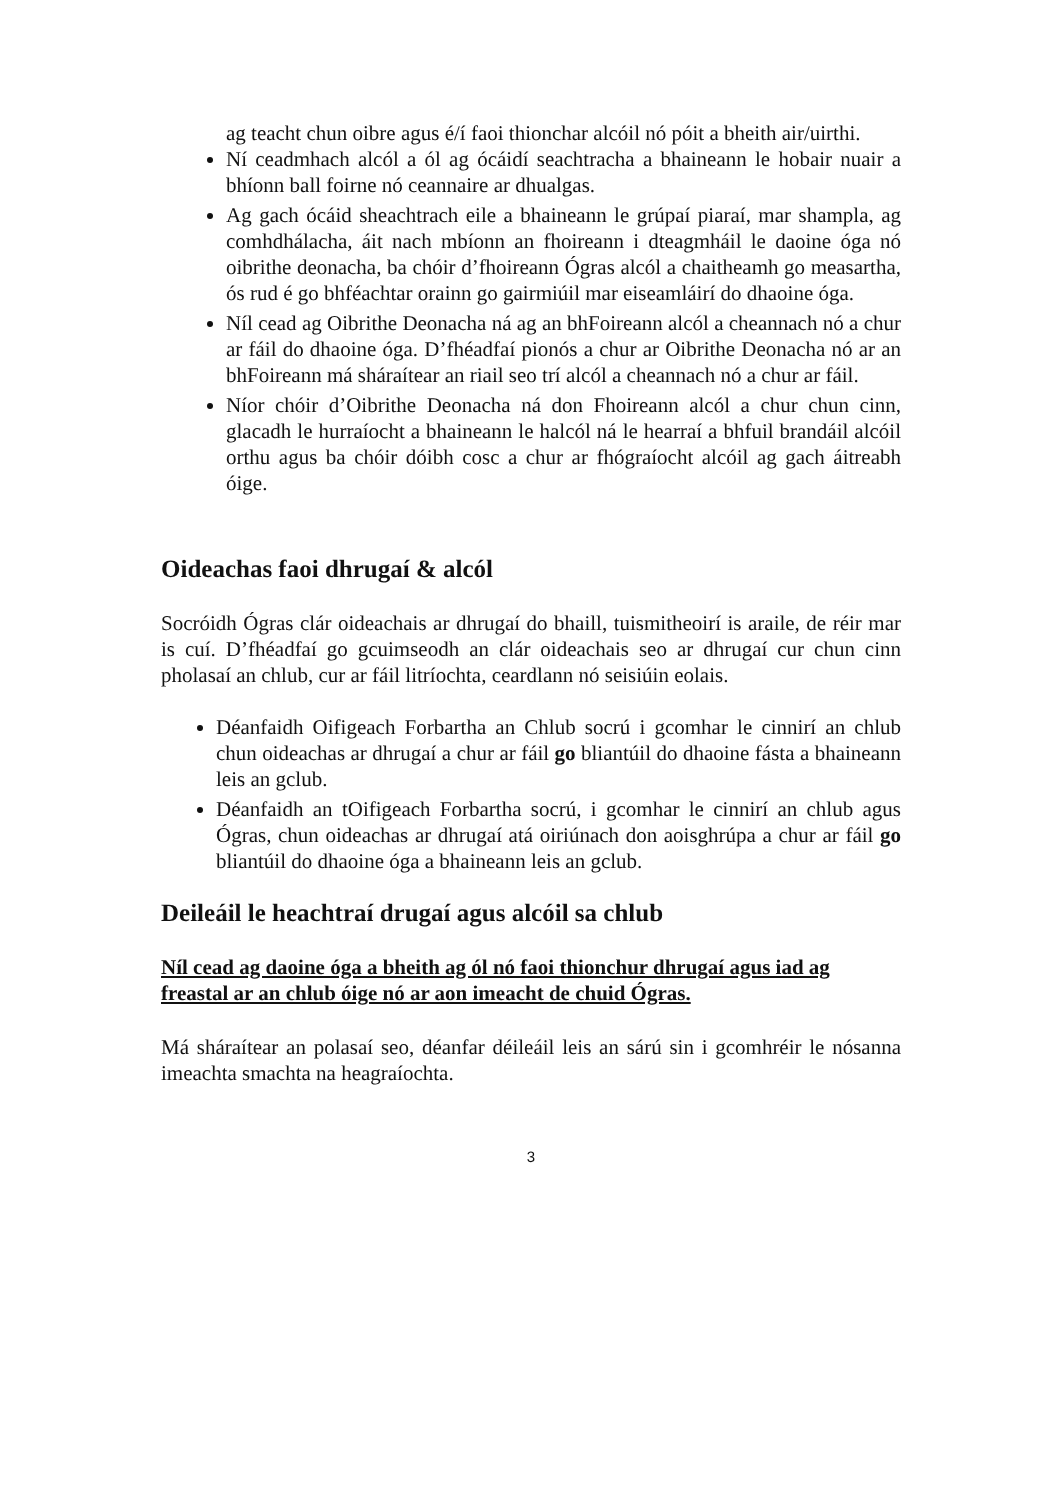ag teacht chun oibre agus é/í faoi thionchar alcóil nó póit a bheith air/uirthi.
Ní ceadmhach alcól a ól ag ócáidí seachtracha a bhaineann le hobair nuair a bhíonn ball foirne nó ceannaire ar dhualgas.
Ag gach ócáid sheachtrach eile a bhaineann le grúpaí piaraí, mar shampla, ag comhdhálacha, áit nach mbíonn an fhoireann i dteagmháil le daoine óga nó oibrithe deonacha, ba chóir d’fhoireann Ógras alcól a chaitheamh go measartha, ós rud é go bhféachtar orainn go gairmiúil mar eiseamláirí do dhaoine óga.
Níl cead ag Oibrithe Deonacha ná ag an bhFoireann alcól a cheannach nó a chur ar fáil do dhaoine óga. D’fhéadfaí pionós a chur ar Oibrithe Deonacha nó ar an bhFoireann má sháraítear an riail seo trí alcól a cheannach nó a chur ar fáil.
Níor chóir d’Oibrithe Deonacha ná don Fhoireann alcól a chur chun cinn, glacadh le hurraíocht a bhaineann le halcól ná le hearraí a bhfuil brandáil alcóil orthu agus ba chóir dóibh cosc a chur ar fhógraíocht alcóil ag gach áitreabh óige.
Oideachas faoi dhrugaí & alcól
Socróidh Ógras clár oideachais ar dhrugaí do bhaill, tuismitheoirí is araile, de réir mar is cuí. D’fhéadfaí go gcuimseodh an clár oideachais seo ar dhrugaí cur chun cinn pholasaí an chlub, cur ar fáil litríochta, ceardlann nó seisiúin eolais.
Déanfaidh Oifigeach Forbartha an Chlub socrú i gcomhar le cinnirí an chlub chun oideachas ar dhrugaí a chur ar fáil go bliantúil do dhaoine fásta a bhaineann leis an gclub.
Déanfaidh an tOifigeach Forbartha socrú, i gcomhar le cinnirí an chlub agus Ógras, chun oideachas ar dhrugaí atá oiriúnach don aoisghrúpa a chur ar fáil go bliantúil do dhaoine óga a bhaineann leis an gclub.
Deileáil le heachtraí drugaí agus alcóil sa chlub
Níl cead ag daoine óga a bheith ag ól nó faoi thionchur dhrugaí agus iad ag freastal ar an chlub óige nó ar aon imeacht de chuid Ógras.
Má sháraítear an polasaí seo, déanfar déileáil leis an sárú sin i gcomhréir le nósanna imeachta smachta na heagraíochta.
3